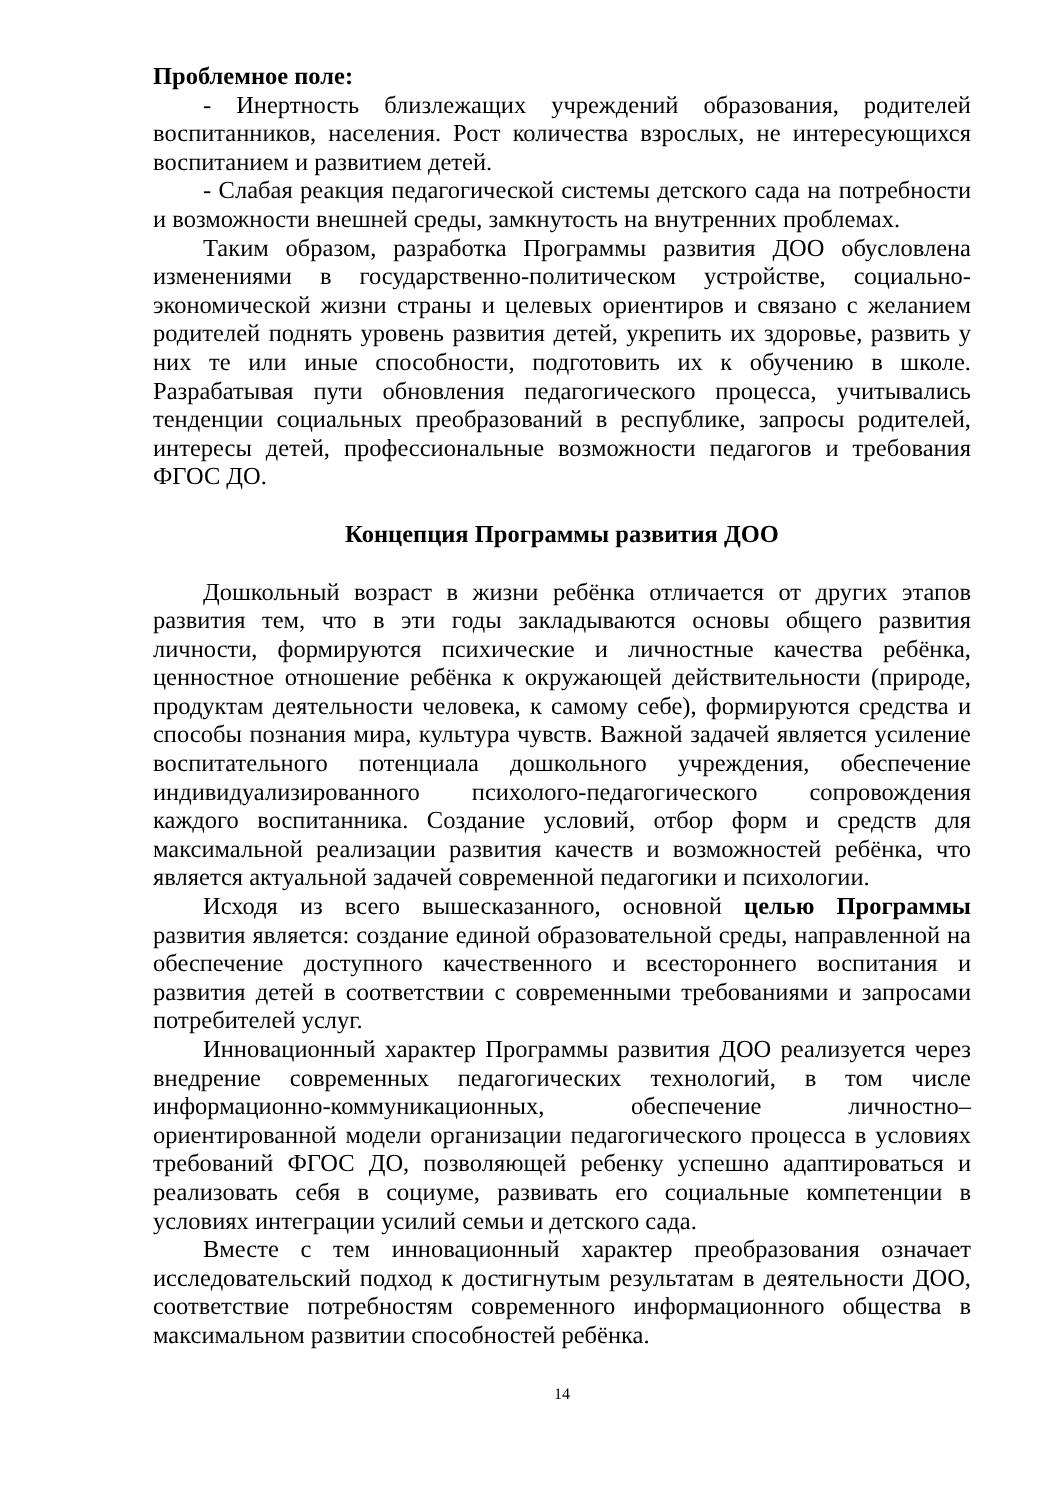Проблемное поле:
- Инертность близлежащих учреждений образования, родителей воспитанников, населения. Рост количества взрослых, не интересующихся воспитанием и развитием детей.
- Слабая реакция педагогической системы детского сада на потребности и возможности внешней среды, замкнутость на внутренних проблемах.
Таким образом, разработка Программы развития ДОО обусловлена изменениями в государственно-политическом устройстве, социально-экономической жизни страны и целевых ориентиров и связано с желанием родителей поднять уровень развития детей, укрепить их здоровье, развить у них те или иные способности, подготовить их к обучению в школе. Разрабатывая пути обновления педагогического процесса, учитывались тенденции социальных преобразований в республике, запросы родителей, интересы детей, профессиональные возможности педагогов и требования ФГОС ДО.
Концепция Программы развития ДОО
Дошкольный возраст в жизни ребёнка отличается от других этапов развития тем, что в эти годы закладываются основы общего развития личности, формируются психические и личностные качества ребёнка, ценностное отношение ребёнка к окружающей действительности (природе, продуктам деятельности человека, к самому себе), формируются средства и способы познания мира, культура чувств. Важной задачей является усиление воспитательного потенциала дошкольного учреждения, обеспечение индивидуализированного психолого-педагогического сопровождения каждого воспитанника. Создание условий, отбор форм и средств для максимальной реализации развития качеств и возможностей ребёнка, что является актуальной задачей современной педагогики и психологии.
Исходя из всего вышесказанного, основной целью Программы развития является: создание единой образовательной среды, направленной на обеспечение доступного качественного и всестороннего воспитания и развития детей в соответствии с современными требованиями и запросами потребителей услуг.
Инновационный характер Программы развития ДОО реализуется через внедрение современных педагогических технологий, в том числе информационно-коммуникационных, обеспечение личностно–ориентированной модели организации педагогического процесса в условиях требований ФГОС ДО, позволяющей ребенку успешно адаптироваться и реализовать себя в социуме, развивать его социальные компетенции в условиях интеграции усилий семьи и детского сада.
Вместе с тем инновационный характер преобразования означает исследовательский подход к достигнутым результатам в деятельности ДОО, соответствие потребностям современного информационного общества в максимальном развитии способностей ребёнка.
14